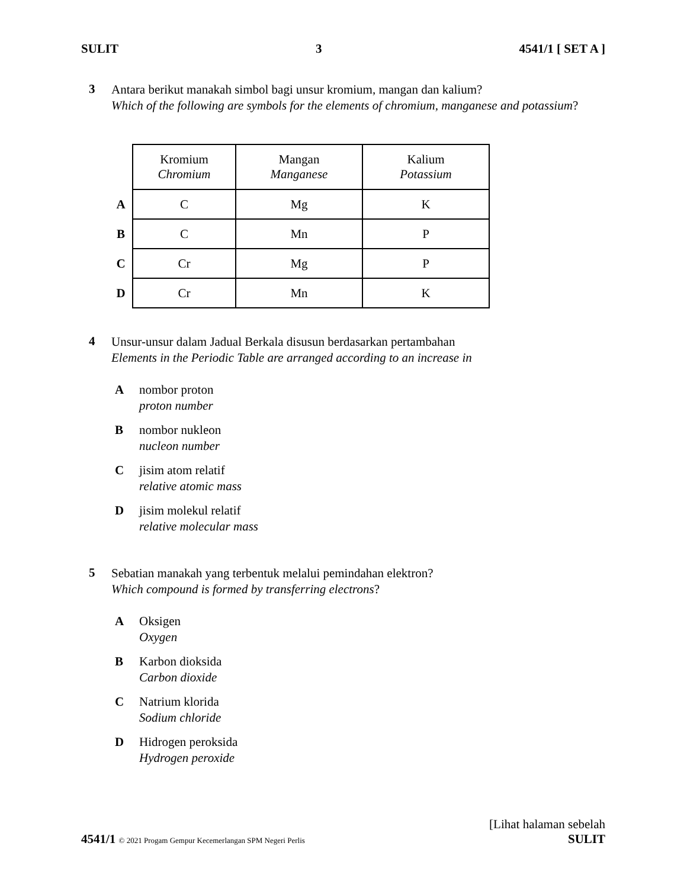SULIT 3 4541/1 [ SET A ]
3
Antara berikut manakah simbol bagi unsur kromium, mangan dan kalium?
Which of the following are symbols for the elements of chromium, manganese and potassium?
| | Kromium Chromium | Mangan Manganese | Kalium Potassium |
| A | C | Mg | K |
| B | C | Mn | P |
| C | Cr | Mg | P |
| D | Cr | Mn | K |
4
Unsur-unsur dalam Jadual Berkala disusun berdasarkan pertambahan
Elements in the Periodic Table are arranged according to an increase in
A nombor proton
proton number
B nombor nukleon
nucleon number
C jisim atom relatif
relative atomic mass
D jisim molekul relatif
relative molecular mass
5
Sebatian manakah yang terbentuk melalui pemindahan elektron?
Which compound is formed by transferring electrons?
A Oksigen
Oxygen
B Karbon dioksida
Carbon dioxide
C Natrium klorida
Sodium chloride
D Hidrogen peroksida
Hydrogen peroxide
[Lihat halaman sebelah
4541/1 © 2021 Progam Gempur Kecemerlangan SPM Negeri Perlis SULIT